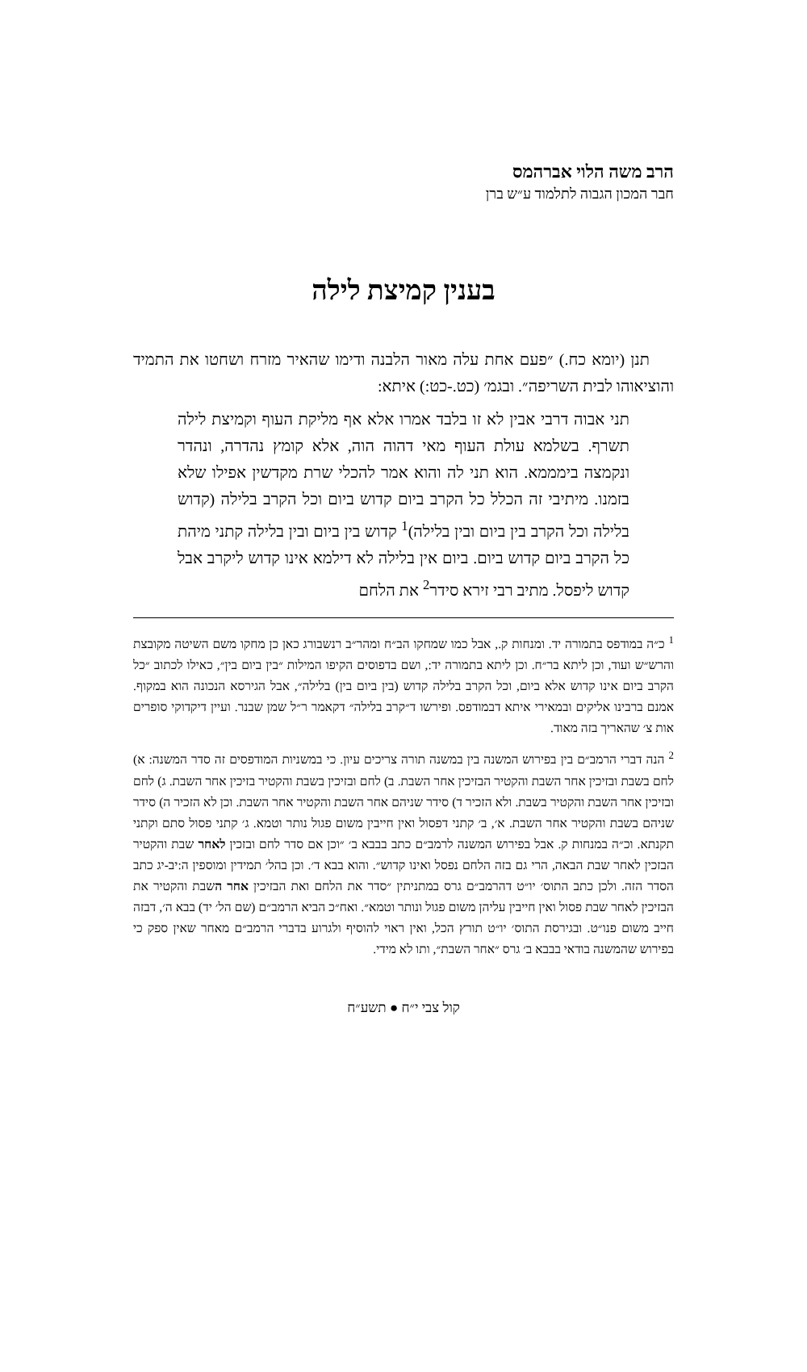הרב משה הלוי אברהמס
חבר המכון הגבוה לתלמוד ע״ש ברן
בענין קמיצת לילה
תנן (יומא כח.) ״פעם אחת עלה מאור הלבנה ודימו שהאיר מזרח ושחטו את התמיד והוציאוהו לבית השריפה״. ובגמ׳ (כט.-כט:) איתא:
תני אבוה דרבי אבין לא זו בלבד אמרו אלא אף מליקת העוף וקמיצת לילה תשרף. בשלמא עולת העוף מאי דהוה הוה, אלא קומץ נהדרה, ונהדר ונקמצה בימממא. הוא תני לה והוא אמר להכלי שרת מקדשין אפילו שלא בזמנו. מיתיבי זה הכלל כל הקרב ביום קדוש ביום וכל הקרב בלילה (קדוש בלילה וכל הקרב בין ביום ובין בלילה)<sup>1</sup> קדוש בין ביום ובין בלילה קתני מיהת כל הקרב ביום קדוש ביום. ביום אין בלילה לא דילמא אינו קדוש ליקרב אבל קדוש ליפסל. מתיב רבי זירא סידר<sup>2</sup> את הלחם
<sup>1</sup> כ״ה במודפס בתמורה יד. ומנחות ק., אבל כמו שמחקו הב״ח ומהר״ב רנשבורג כאן כן מחקו משם השיטה מקובצת והרש״ש ועוד, וכן ליתא בר״ח. וכן ליתא בתמורה יד:, ושם בדפוסים הקיפו המילות ״בין ביום בין״, כאילו לכתוב ״כל הקרב ביום אינו קדוש אלא ביום, וכל הקרב בלילה קדוש (בין ביום בין) בלילה״, אבל הגירסא הנכונה הוא במקוף. אמנם ברבינו אליקים ובמאירי איתא דבמודפס. ופירשו ד״קרב בלילה״ דקאמר ר״ל שמן שבנר. ועיין דיקדוקי סופרים אות צ׳ שהאריך בזה מאוד.
<sup>2</sup> הנה דברי הרמב״ם בין בפירוש המשנה בין במשנה תורה צריכים עיון. כי במשניות המודפסים זה סדר המשנה: א) לחם בשבת ובזיכין אחר השבת והקטיר הבזיכין אחר השבת. ב) לחם ובזיכין בשבת והקטיר בזיכין אחר השבת. ג) לחם ובזיכין אחר השבת והקטיר בשבת. ולא הזכיר ד) סידר שניהם אחר השבת והקטיר אחר השבת. וכן לא הזכיר ה) סידר שניהם בשבת והקטיר אחר השבת. א׳, ב׳ קתני דפסול ואין חייבין משום פגול נותר וטמא. ג׳ קתני פסול סתם וקתני תקנתא. וכ״ה במנחות ק. אבל בפירוש המשנה לרמב״ם כתב בבבא ב׳ ״וכן אם סדר לחם ובזכין לאחר שבת והקטיר הבזכין לאחר שבת הבאה, הרי גם בזה הלחם נפסל ואינו קדוש״. והוא בבא ד׳. וכן בהל׳ תמידין ומוספין ה:יב-יג כתב הסדר הזה. ולכן כתב התוס׳ יו״ט דהרמב״ם גרס במתניתין ״סדר את הלחם ואת הבזיכין אחר השבת והקטיר את הבזיכין לאחר שבת פסול ואין חייבין עליהן משום פגול ונותר וטמא״. ואח״כ הביא הרמב״ם (שם הל׳ יד) בבא ה׳, דבזה חייב משום פנו״ט. ובגירסת התוס׳ יו״ט תורץ הכל, ואין ראוי להוסיף ולגרוע בדברי הרמב״ם מאחר שאין ספק כי בפירוש שהמשנה בודאי בבבא ב׳ גרס ״אחר השבת״, ותו לא מידי.
קול צבי י״ח ● תשע״ח